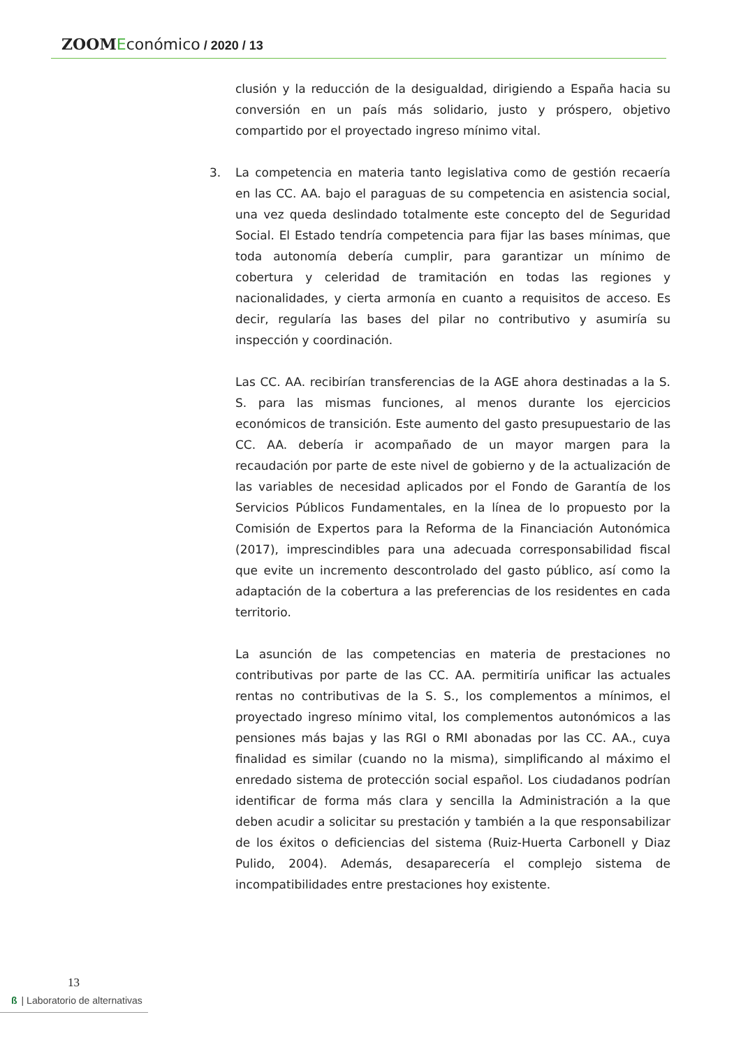ZOOM Económico / 2020 / 13
clusión y la reducción de la desigualdad, dirigiendo a España hacia su conversión en un país más solidario, justo y próspero, objetivo compartido por el proyectado ingreso mínimo vital.
3. La competencia en materia tanto legislativa como de gestión recaería en las CC. AA. bajo el paraguas de su competencia en asistencia social, una vez queda deslindado totalmente este concepto del de Seguridad Social. El Estado tendría competencia para fijar las bases mínimas, que toda autonomía debería cumplir, para garantizar un mínimo de cobertura y celeridad de tramitación en todas las regiones y nacionalidades, y cierta armonía en cuanto a requisitos de acceso. Es decir, regularía las bases del pilar no contributivo y asumiría su inspección y coordinación.
Las CC. AA. recibirían transferencias de la AGE ahora destinadas a la S. S. para las mismas funciones, al menos durante los ejercicios económicos de transición. Este aumento del gasto presupuestario de las CC. AA. debería ir acompañado de un mayor margen para la recaudación por parte de este nivel de gobierno y de la actualización de las variables de necesidad aplicados por el Fondo de Garantía de los Servicios Públicos Fundamentales, en la línea de lo propuesto por la Comisión de Expertos para la Reforma de la Financiación Autonómica (2017), imprescindibles para una adecuada corresponsabilidad fiscal que evite un incremento descontrolado del gasto público, así como la adaptación de la cobertura a las preferencias de los residentes en cada territorio.
La asunción de las competencias en materia de prestaciones no contributivas por parte de las CC. AA. permitiría unificar las actuales rentas no contributivas de la S. S., los complementos a mínimos, el proyectado ingreso mínimo vital, los complementos autonómicos a las pensiones más bajas y las RGI o RMI abonadas por las CC. AA., cuya finalidad es similar (cuando no la misma), simplificando al máximo el enredado sistema de protección social español. Los ciudadanos podrían identificar de forma más clara y sencilla la Administración a la que deben acudir a solicitar su prestación y también a la que responsabilizar de los éxitos o deficiencias del sistema (Ruiz-Huerta Carbonell y Diaz Pulido, 2004). Además, desaparecería el complejo sistema de incompatibilidades entre prestaciones hoy existente.
13
ß | Laboratorio de alternativas